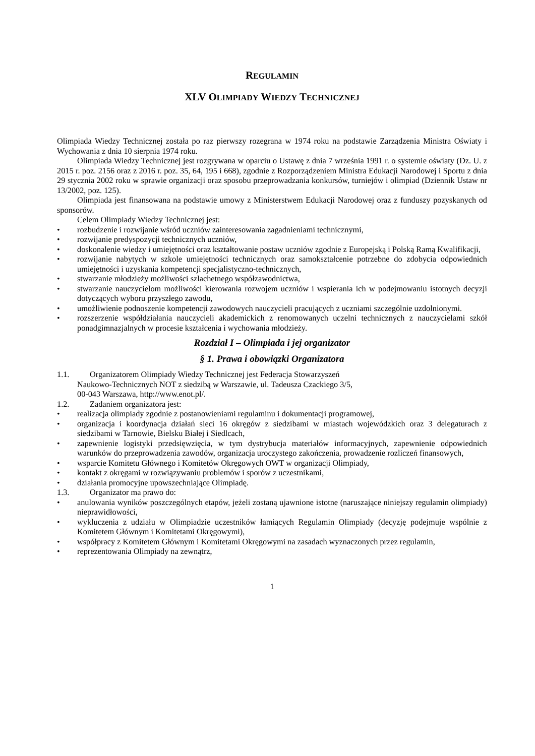REGULAMIN
XLV OLIMPIADY WIEDZY TECHNICZNEJ
Olimpiada Wiedzy Technicznej została po raz pierwszy rozegrana w 1974 roku na podstawie Zarządzenia Ministra Oświaty i Wychowania z dnia 10 sierpnia 1974 roku.
Olimpiada Wiedzy Technicznej jest rozgrywana w oparciu o Ustawę z dnia 7 września 1991 r. o systemie oświaty (Dz. U. z 2015 r. poz. 2156 oraz z 2016 r. poz. 35, 64, 195 i 668), zgodnie z Rozporządzeniem Ministra Edukacji Narodowej i Sportu z dnia 29 stycznia 2002 roku w sprawie organizacji oraz sposobu przeprowadzania konkursów, turniejów i olimpiad (Dziennik Ustaw nr 13/2002, poz. 125).
Olimpiada jest finansowana na podstawie umowy z Ministerstwem Edukacji Narodowej oraz z funduszy pozyskanych od sponsorów.
Celem Olimpiady Wiedzy Technicznej jest:
rozbudzenie i rozwijanie wśród uczniów zainteresowania zagadnieniami technicznymi,
rozwijanie predyspozycji technicznych uczniów,
doskonalenie wiedzy i umiejętności oraz kształtowanie postaw uczniów zgodnie z Europejską i Polską Ramą Kwalifikacji,
rozwijanie nabytych w szkole umiejętności technicznych oraz samokształcenie potrzebne do zdobycia odpowiednich umiejętności i uzyskania kompetencji specjalistyczno-technicznych,
stwarzanie młodzieży możliwości szlachetnego współzawodnictwa,
stwarzanie nauczycielom możliwości kierowania rozwojem uczniów i wspierania ich w podejmowaniu istotnych decyzji dotyczących wyboru przyszłego zawodu,
umożliwienie podnoszenie kompetencji zawodowych nauczycieli pracujących z uczniami szczególnie uzdolnionymi.
rozszerzenie współdziałania nauczycieli akademickich z renomowanych uczelni technicznych z nauczycielami szkół ponadgimnazjalnych w procesie kształcenia i wychowania młodzieży.
Rozdział I – Olimpiada i jej organizator
§ 1. Prawa i obowiązki Organizatora
1.1. Organizatorem Olimpiady Wiedzy Technicznej jest Federacja Stowarzyszeń
Naukowo-Technicznych NOT z siedzibą w Warszawie, ul. Tadeusza Czackiego 3/5,
00-043 Warszawa, http://www.enot.pl/.
1.2. Zadaniem organizatora jest:
realizacja olimpiady zgodnie z postanowieniami regulaminu i dokumentacji programowej,
organizacja i koordynacja działań sieci 16 okręgów z siedzibami w miastach wojewódzkich oraz 3 delegaturach z siedzibami w Tarnowie, Bielsku Białej i Siedlcach,
zapewnienie logistyki przedsięwzięcia, w tym dystrybucja materiałów informacyjnych, zapewnienie odpowiednich warunków do przeprowadzenia zawodów, organizacja uroczystego zakończenia, prowadzenie rozliczeń finansowych,
wsparcie Komitetu Głównego i Komitetów Okręgowych OWT w organizacji Olimpiady,
kontakt z okręgami w rozwiązywaniu problemów i sporów z uczestnikami,
działania promocyjne upowszechniające Olimpiadę.
1.3. Organizator ma prawo do:
anulowania wyników poszczególnych etapów, jeżeli zostaną ujawnione istotne (naruszające niniejszy regulamin olimpiady) nieprawidłowości,
wykluczenia z udziału w Olimpiadzie uczestników łamiących Regulamin Olimpiady (decyzję podejmuje wspólnie z Komitetem Głównym i Komitetami Okręgowymi),
współpracy z Komitetem Głównym i Komitetami Okręgowymi na zasadach wyznaczonych przez regulamin,
reprezentowania Olimpiady na zewnątrz,
1